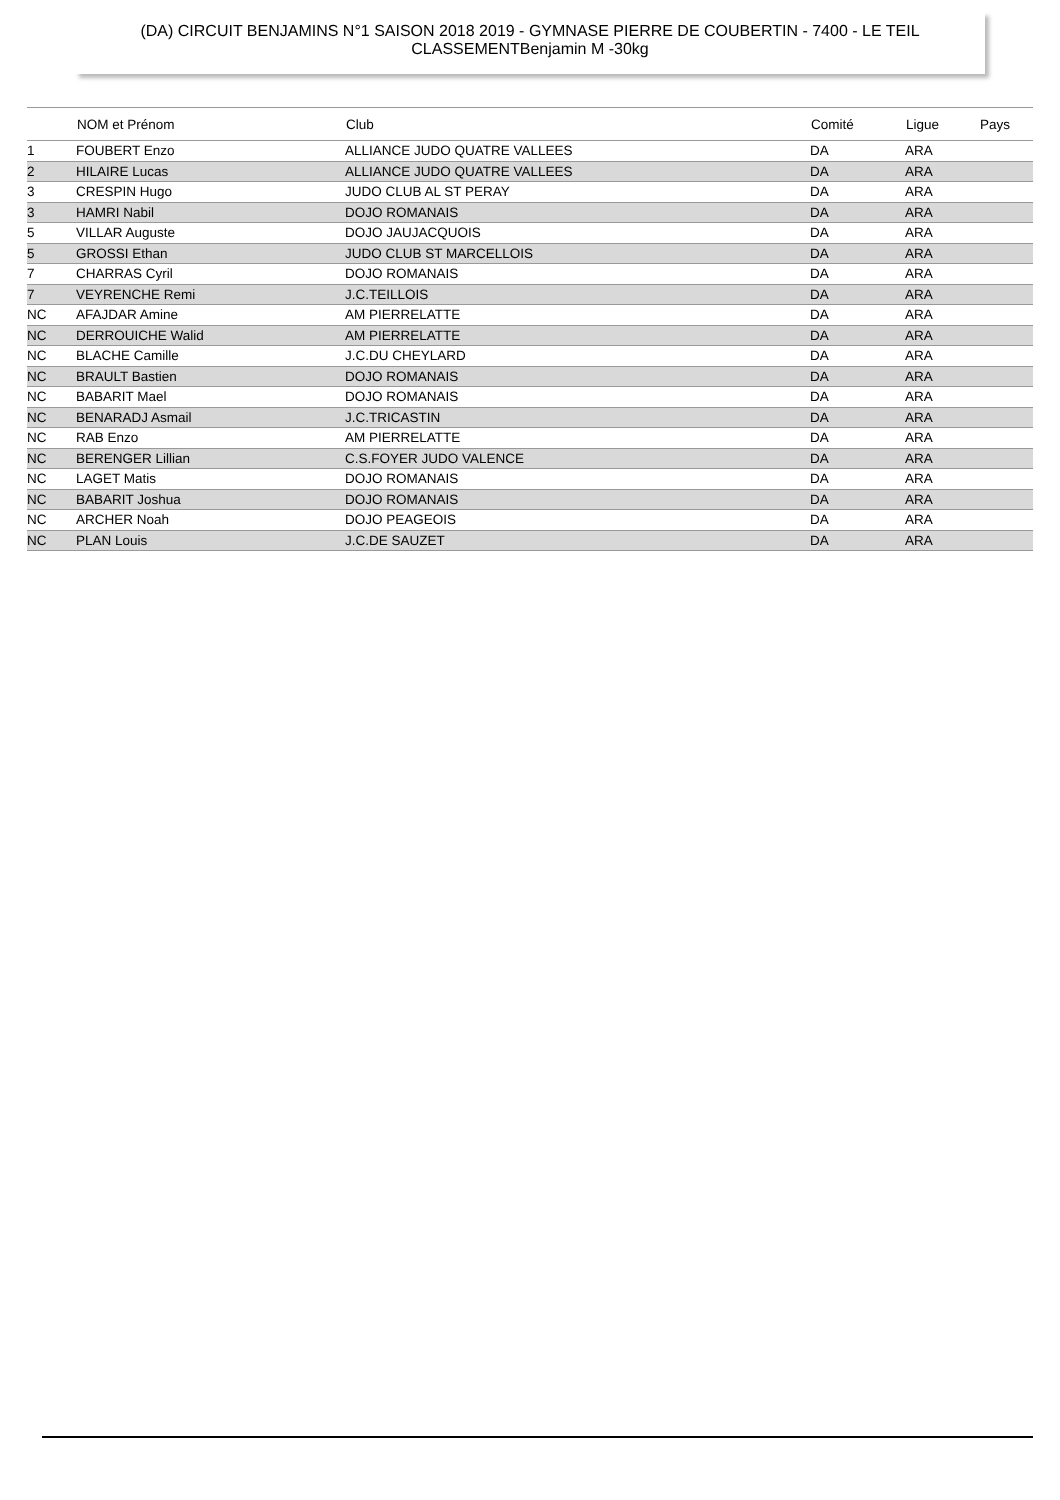(DA) CIRCUIT BENJAMINS N°1 SAISON 2018 2019 - GYMNASE PIERRE DE COUBERTIN - 7400 - LE TEIL
CLASSEMENTBenjamin M -30kg
| | NOM et Prénom | Club | Comité | Ligue | Pays |
| --- | --- | --- | --- | --- | --- |
| 1 | FOUBERT Enzo | ALLIANCE JUDO QUATRE VALLEES | DA | ARA | |
| 2 | HILAIRE Lucas | ALLIANCE JUDO QUATRE VALLEES | DA | ARA | |
| 3 | CRESPIN Hugo | JUDO CLUB AL ST PERAY | DA | ARA | |
| 3 | HAMRI Nabil | DOJO ROMANAIS | DA | ARA | |
| 5 | VILLAR Auguste | DOJO JAUJACQUOIS | DA | ARA | |
| 5 | GROSSI Ethan | JUDO CLUB ST MARCELLOIS | DA | ARA | |
| 7 | CHARRAS Cyril | DOJO ROMANAIS | DA | ARA | |
| 7 | VEYRENCHE Remi | J.C.TEILLOIS | DA | ARA | |
| NC | AFAJDAR Amine | AM PIERRELATTE | DA | ARA | |
| NC | DERROUICHE Walid | AM PIERRELATTE | DA | ARA | |
| NC | BLACHE Camille | J.C.DU CHEYLARD | DA | ARA | |
| NC | BRAULT Bastien | DOJO ROMANAIS | DA | ARA | |
| NC | BABARIT Mael | DOJO ROMANAIS | DA | ARA | |
| NC | BENARADJ Asmail | J.C.TRICASTIN | DA | ARA | |
| NC | RAB Enzo | AM PIERRELATTE | DA | ARA | |
| NC | BERENGER Lillian | C.S.FOYER JUDO VALENCE | DA | ARA | |
| NC | LAGET Matis | DOJO ROMANAIS | DA | ARA | |
| NC | BABARIT Joshua | DOJO ROMANAIS | DA | ARA | |
| NC | ARCHER Noah | DOJO PEAGEOIS | DA | ARA | |
| NC | PLAN Louis | J.C.DE SAUZET | DA | ARA | |